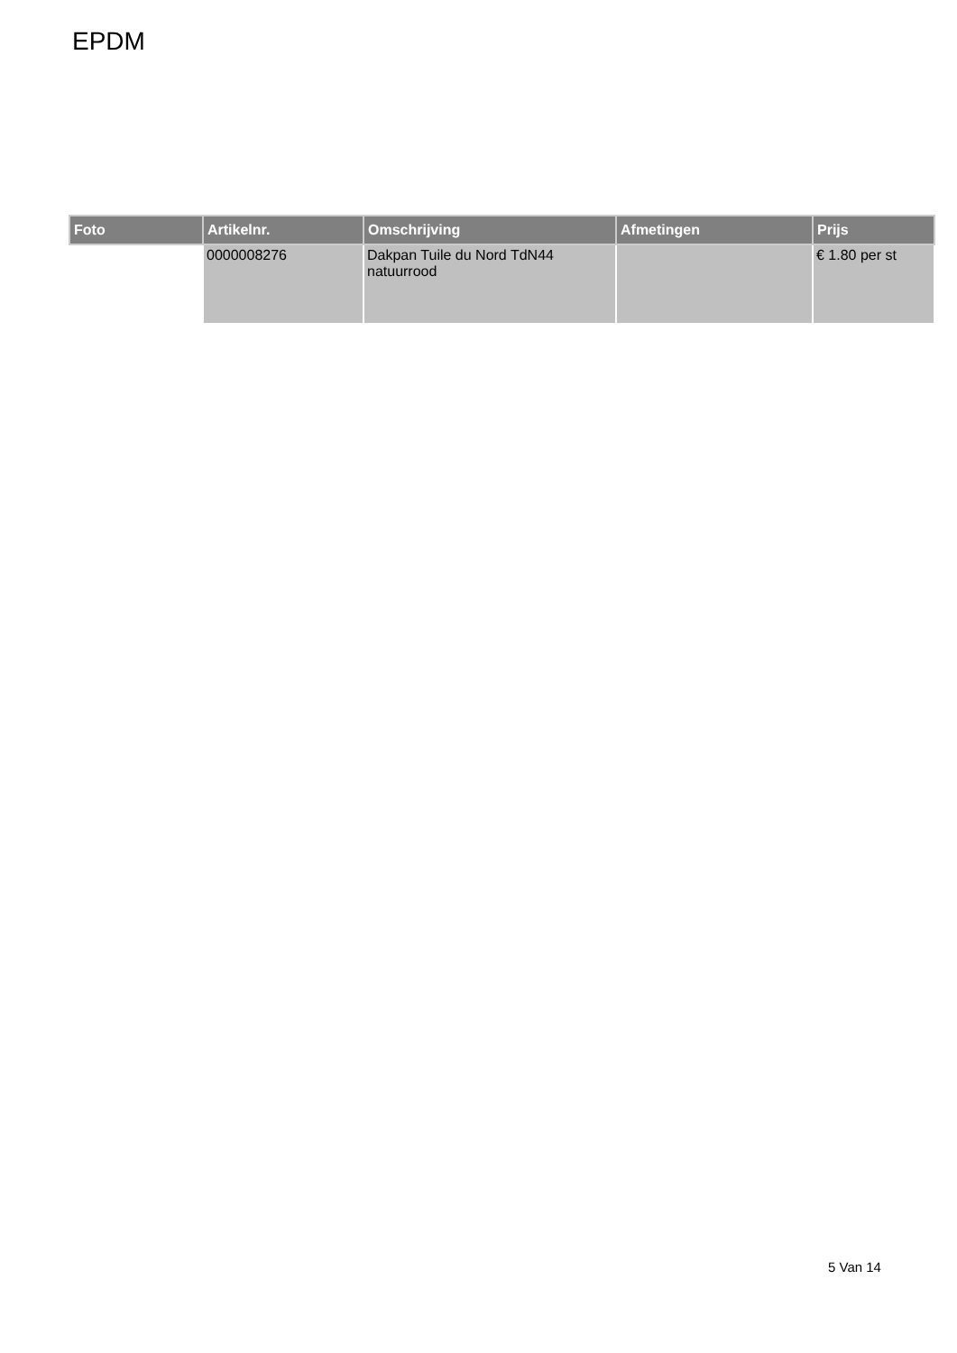EPDM
| Foto | Artikelnr. | Omschrijving | Afmetingen | Prijs |
| --- | --- | --- | --- | --- |
| | 0000008276 | Dakpan Tuile du Nord TdN44 natuurrood | | € 1.80 per st |
5 Van 14